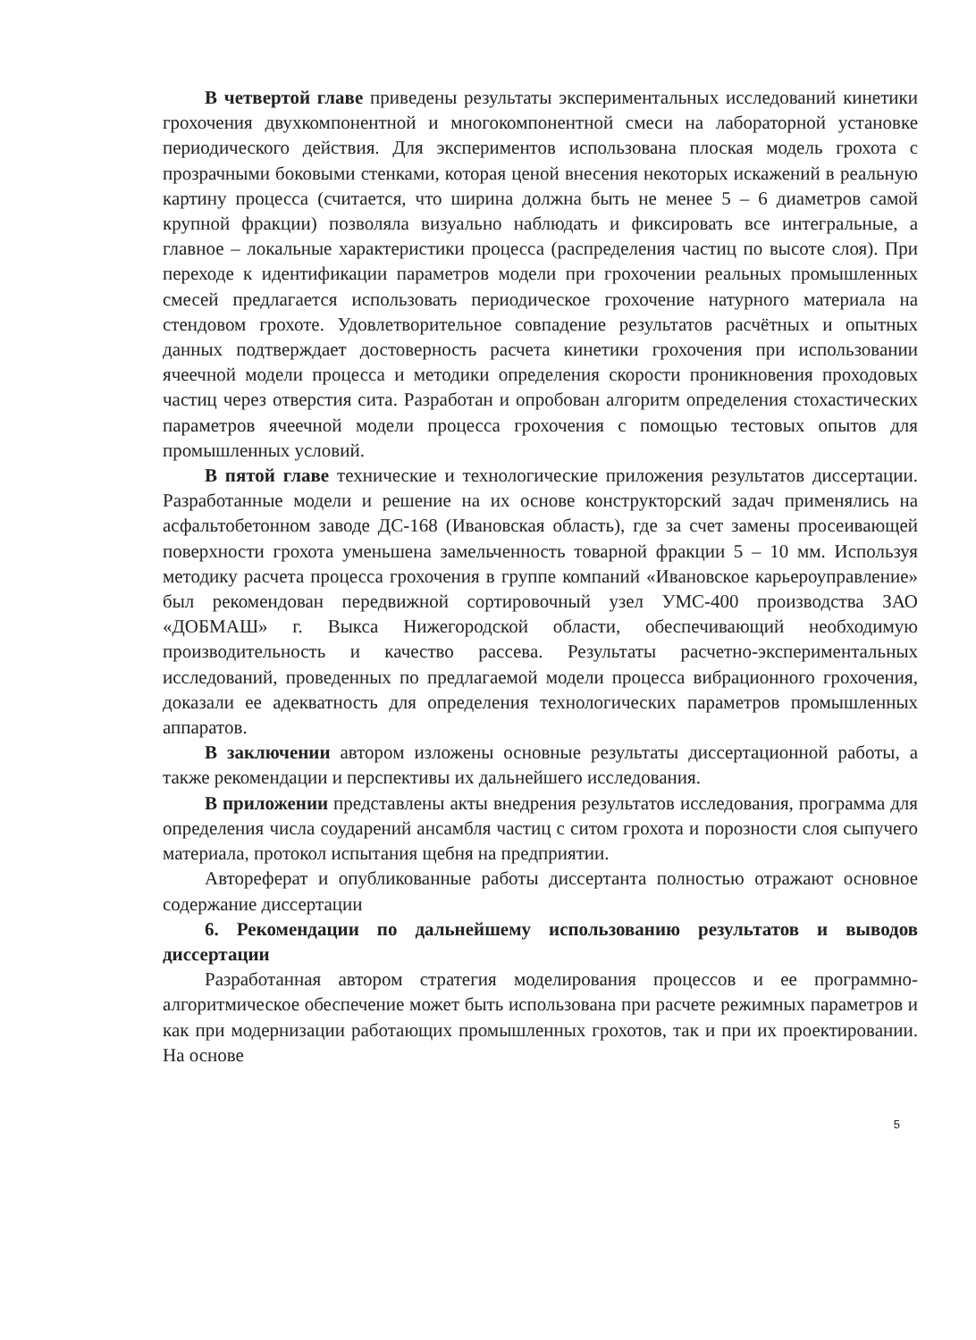В четвертой главе приведены результаты экспериментальных исследований кинетики грохочения двухкомпонентной и многокомпонентной смеси на лабораторной установке периодического действия. Для экспериментов использована плоская модель грохота с прозрачными боковыми стенками, которая ценой внесения некоторых искажений в реальную картину процесса (считается, что ширина должна быть не менее 5 – 6 диаметров самой крупной фракции) позволяла визуально наблюдать и фиксировать все интегральные, а главное – локальные характеристики процесса (распределения частиц по высоте слоя). При переходе к идентификации параметров модели при грохочении реальных промышленных смесей предлагается использовать периодическое грохочение натурного материала на стендовом грохоте. Удовлетворительное совпадение результатов расчётных и опытных данных подтверждает достоверность расчета кинетики грохочения при использовании ячеечной модели процесса и методики определения скорости проникновения проходовых частиц через отверстия сита. Разработан и опробован алгоритм определения стохастических параметров ячеечной модели процесса грохочения с помощью тестовых опытов для промышленных условий.
В пятой главе технические и технологические приложения результатов диссертации. Разработанные модели и решение на их основе конструкторский задач применялись на асфальтобетонном заводе ДС-168 (Ивановская область), где за счет замены просеивающей поверхности грохота уменьшена замельченность товарной фракции 5 – 10 мм. Используя методику расчета процесса грохочения в группе компаний «Ивановское карьероуправление» был рекомендован передвижной сортировочный узел УМС-400 производства ЗАО «ДОБМАШ» г. Выкса Нижегородской области, обеспечивающий необходимую производительность и качество рассева. Результаты расчетно-экспериментальных исследований, проведенных по предлагаемой модели процесса вибрационного грохочения, доказали ее адекватность для определения технологических параметров промышленных аппаратов.
В заключении автором изложены основные результаты диссертационной работы, а также рекомендации и перспективы их дальнейшего исследования.
В приложении представлены акты внедрения результатов исследования, программа для определения числа соударений ансамбля частиц с ситом грохота и порозности слоя сыпучего материала, протокол испытания щебня на предприятии.
Автореферат и опубликованные работы диссертанта полностью отражают основное содержание диссертации
6. Рекомендации по дальнейшему использованию результатов и выводов диссертации
Разработанная автором стратегия моделирования процессов и ее программно-алгоритмическое обеспечение может быть использована при расчете режимных параметров и как при модернизации работающих промышленных грохотов, так и при их проектировании. На основе
5